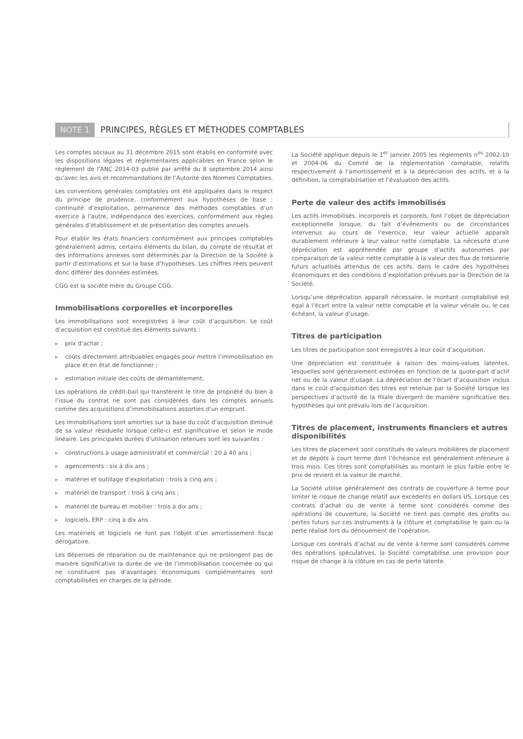NOTE 1 PRINCIPES, RÈGLES ET MÉTHODES COMPTABLES
Les comptes sociaux au 31 décembre 2015 sont établis en conformité avec les dispositions légales et réglementaires applicables en France selon le règlement de l’ANC 2014-03 publié par arrêté du 8 septembre 2014 ainsi qu’avec les avis et recommandations de l’Autorité des Normes Comptables.
Les conventions générales comptables ont été appliquées dans le respect du principe de prudence, conformément aux hypothèses de base : continuité d’exploitation, permanence des méthodes comptables d’un exercice à l’autre, indépendance des exercices, conformément aux règles générales d’établissement et de présentation des comptes annuels.
Pour établir les états financiers conformément aux principes comptables généralement admis, certains éléments du bilan, du compte de résultat et des informations annexes sont déterminés par la Direction de la Société à partir d’estimations et sur la base d’hypothèses. Les chiffres réels peuvent donc différer des données estimées.
CGG est la société mère du Groupe CGG.
Immobilisations corporelles et incorporelles
Les immobilisations sont enregistrées à leur coût d’acquisition. Le coût d’acquisition est constitué des éléments suivants :
▸ prix d’achat ;
▸ coûts directement attribuables engagés pour mettre l’immobilisation en place et en état de fonctionner ;
▸ estimation initiale des coûts de démantèlement.
Les opérations de crédit-bail qui transfèrent le titre de propriété du bien à l’issue du contrat ne sont pas considérées dans les comptes annuels comme des acquisitions d’immobilisations assorties d’un emprunt.
Les immobilisations sont amorties sur la base du coût d’acquisition diminué de sa valeur résiduelle lorsque celle-ci est significative et selon le mode linéaire. Les principales durées d’utilisation retenues sont les suivantes :
▸ constructions à usage administratif et commercial : 20 à 40 ans ;
▸ agencements : six à dix ans ;
▸ matériel et outillage d’exploitation : trois à cinq ans ;
▸ matériel de transport : trois à cinq ans ;
▸ matériel de bureau et mobilier : trois à dix ans ;
▸ logiciels, ERP : cinq à dix ans.
Les matériels et logiciels ne font pas l’objet d’un amortissement fiscal dérogatoire.
Les dépenses de réparation ou de maintenance qui ne prolongent pas de manière significative la durée de vie de l’immobilisation concernée ou qui ne constituent pas d’avantages économiques complémentaires sont comptabilisées en charges de la période.
La Société applique depuis le 1<sup>er</sup> janvier 2005 les règlements n<sup>os</sup> 2002-10 et 2004-06 du Comité de la réglementation comptable, relatifs respectivement à l’amortissement et à la dépréciation des actifs, et à la définition, la comptabilisation et l’évaluation des actifs.
Perte de valeur des actifs immobilisés
Les actifs immobilisés, incorporels et corporels, font l’objet de dépréciation exceptionnelle lorsque, du fait d’événements ou de circonstances intervenus au cours de l’exercice, leur valeur actuelle apparaît durablement inférieure à leur valeur nette comptable. La nécessité d’une dépréciation est appréhendée par groupe d’actifs autonomes par comparaison de la valeur nette comptable à la valeur des flux de trésorerie futurs actualisés attendus de ces actifs, dans le cadre des hypothèses économiques et des conditions d’exploitation prévues par la Direction de la Société.
Lorsqu’une dépréciation apparaît nécessaire, le montant comptabilisé est égal à l’écart entre la valeur nette comptable et la valeur vénale ou, le cas échéant, la valeur d’usage.
Titres de participation
Les titres de participation sont enregistrés à leur coût d’acquisition.
Une dépréciation est constituée à raison des moins-values latentes, lesquelles sont généralement estimées en fonction de la quote-part d’actif net ou de la valeur d’usage. La dépréciation de l’écart d’acquisition inclus dans le coût d’acquisition des titres est retenue par la Société lorsque les perspectives d’activité de la filiale divergent de manière significative des hypothèses qui ont prévalu lors de l’acquisition.
Titres de placement, instruments financiers et autres disponibilités
Les titres de placement sont constitués de valeurs mobilières de placement et de dépôts à court terme dont l’échéance est généralement inférieure à trois mois. Ces titres sont comptabilisés au montant le plus faible entre le prix de revient et la valeur de marché.
La Société utilise généralement des contrats de couverture à terme pour limiter le risque de change relatif aux excédents en dollars US. Lorsque ces contrats d’achat ou de vente à terme sont considérés comme des opérations de couverture, la Société ne tient pas compte des profits ou pertes futurs sur ces instruments à la clôture et comptabilise le gain ou la perte réalisé lors du dénouement de l’opération.
Lorsque ces contrats d’achat ou de vente à terme sont considérés comme des opérations spéculatives, la Société comptabilise une provision pour risque de change à la clôture en cas de perte latente.